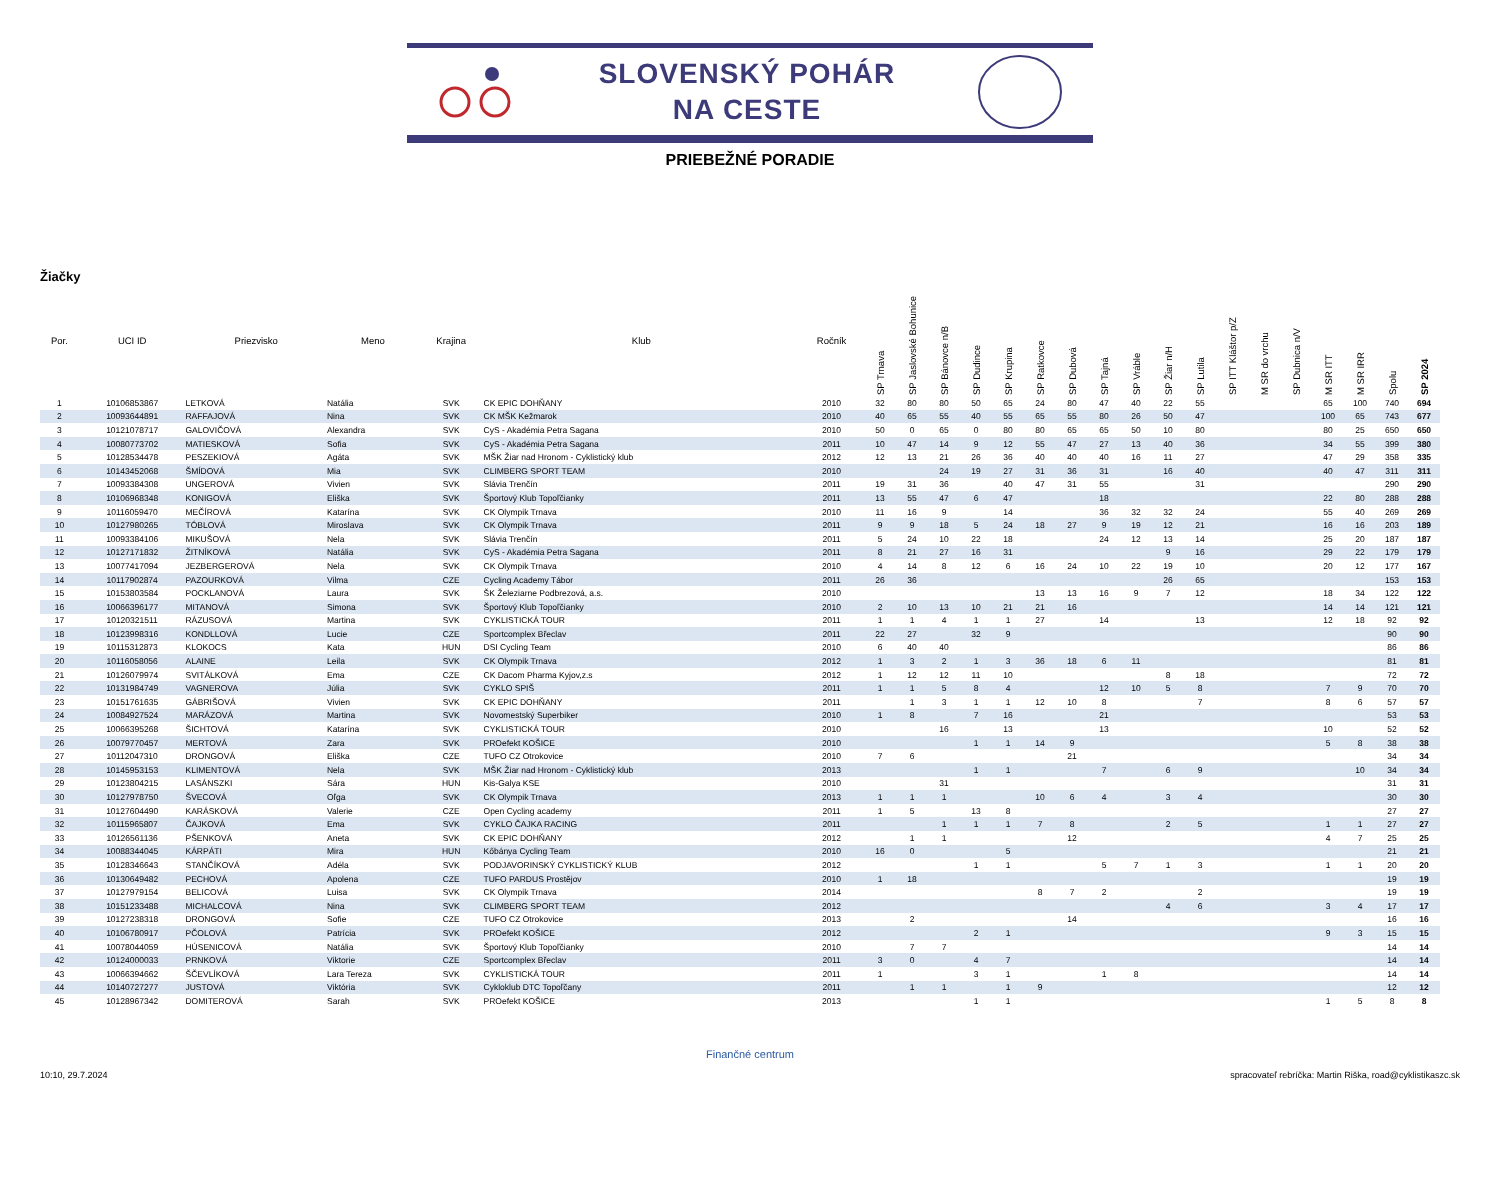SLOVENSKÝ POHÁR
NA CESTE
PRIEBEŽNÉ PORADIE
Žiačky
| Por. | UCI ID | Priezvisko | Meno | Krajina | Klub | Ročník | SP Trnava | SP Jaslovské Bohunice | SP Bánovce n/B | SP Dudince | SP Krupina | SP Ratkovce | SP Dubová | SP Tajná | SP Vráble | SP Žiar n/H | SP Lutila | SP ITT Kláštor p/Z | M SR do vrchu | SP Dubnica n/V | M SR ITT | M SR IRR | Spolu | SP 2024 |
| --- | --- | --- | --- | --- | --- | --- | --- | --- | --- | --- | --- | --- | --- | --- | --- | --- | --- | --- | --- | --- | --- | --- | --- | --- |
| 1 | 10106853867 | LETKOVÁ | Natália | SVK | CK EPIC DOHŇANY | 2010 | 32 | 80 | 80 | 50 | 65 | 24 | 80 | 47 | 40 | 22 | 55 | | | | 65 | 100 | 740 | 694 |
| 2 | 10093644891 | RAFFAJOVÁ | Nina | SVK | CK MŠK Kežmarok | 2010 | 40 | 65 | 55 | 40 | 55 | 65 | 55 | 80 | 26 | 50 | 47 | | | | 100 | 65 | 743 | 677 |
| 3 | 10121078717 | GALOVIČOVÁ | Alexandra | SVK | CyS - Akadémia Petra Sagana | 2010 | 50 | 0 | 65 | 0 | 80 | 80 | 65 | 65 | 50 | 10 | 80 | | | | 80 | 25 | 650 | 650 |
| 4 | 10080773702 | MATIESKOVÁ | Sofia | SVK | CyS - Akadémia Petra Sagana | 2011 | 10 | 47 | 14 | 9 | 12 | 55 | 47 | 27 | 13 | 40 | 36 | | | | 34 | 55 | 399 | 380 |
| 5 | 10128534478 | PESZEKIOVÁ | Agáta | SVK | MŠK Žiar nad Hronom - Cyklistický klub | 2012 | 12 | 13 | 21 | 26 | 36 | 40 | 40 | 40 | 16 | 11 | 27 | | | | 47 | 29 | 358 | 335 |
| 6 | 10143452068 | ŠMÍDOVÁ | Mia | SVK | CLIMBERG SPORT TEAM | 2010 | | | 24 | 19 | 27 | 31 | 36 | 31 | | 16 | 40 | | | | 40 | 47 | 311 | 311 |
| 7 | 10093384308 | UNGEROVÁ | Vivien | SVK | Slávia Trenčín | 2011 | 19 | 31 | 36 | | 40 | 47 | 31 | 55 | | | 31 | | | | | | 290 | 290 |
| 8 | 10106968348 | KONIGOVÁ | Eliška | SVK | Športový Klub Topoľčianky | 2011 | 13 | 55 | 47 | 6 | 47 | | | 18 | | | | | | | 22 | 80 | 288 | 288 |
| 9 | 10116059470 | MEČÍROVÁ | Katarína | SVK | CK Olympik Trnava | 2010 | 11 | 16 | 9 | | 14 | | | 36 | 32 | 32 | 24 | | | | 55 | 40 | 269 | 269 |
| 10 | 10127980265 | TÓBLOVÁ | Miroslava | SVK | CK Olympik Trnava | 2011 | 9 | 9 | 18 | 5 | 24 | 18 | 27 | 9 | 19 | 12 | 21 | | | | 16 | 16 | 203 | 189 |
| 11 | 10093384106 | MIKUŠOVÁ | Nela | SVK | Slávia Trenčín | 2011 | 5 | 24 | 10 | 22 | 18 | | | 24 | 12 | 13 | 14 | | | | 25 | 20 | 187 | 187 |
| 12 | 10127171832 | ŽITNÍKOVÁ | Natália | SVK | CyS - Akadémia Petra Sagana | 2011 | 8 | 21 | 27 | 16 | 31 | | | | | 9 | 16 | | | | 29 | 22 | 179 | 179 |
| 13 | 10077417094 | JEZBERGEROVÁ | Nela | SVK | CK Olympik Trnava | 2010 | 4 | 14 | 8 | 12 | 6 | 16 | 24 | 10 | 22 | 19 | 10 | | | | 20 | 12 | 177 | 167 |
| 14 | 10117902874 | PAZOURKOVÁ | Vilma | CZE | Cycling Academy Tábor | 2011 | 26 | 36 | | | | | | | | 26 | 65 | | | | | | 153 | 153 |
| 15 | 10153803584 | POCKLANOVÁ | Laura | SVK | ŠK Železiarne Podbrezová, a.s. | 2010 | | | | | | 13 | 13 | 16 | 9 | 7 | 12 | | | | 18 | 34 | 122 | 122 |
| 16 | 10066396177 | MITANOVÁ | Simona | SVK | Športový Klub Topoľčianky | 2010 | 2 | 10 | 13 | 10 | 21 | 21 | 16 | | | | | | | | 14 | 14 | 121 | 121 |
| 17 | 10120321511 | RÁZUSOVÁ | Martina | SVK | CYKLISTICKÁ TOUR | 2011 | 1 | 1 | 4 | 1 | 1 | 27 | | 14 | | | 13 | | | | 12 | 18 | 92 | 92 |
| 18 | 10123998316 | KONDLLOVÁ | Lucie | CZE | Sportcomplex Břeclav | 2011 | 22 | 27 | | 32 | 9 | | | | | | | | | | | | 90 | 90 |
| 19 | 10115312873 | KLOKOCS | Kata | HUN | DSI Cycling Team | 2010 | 6 | 40 | 40 | | | | | | | | | | | | | | 86 | 86 |
| 20 | 10116058056 | ALAINE | Leila | SVK | CK Olympik Trnava | 2012 | 1 | 3 | 2 | 1 | 3 | 36 | 18 | 6 | 11 | | | | | | | | 81 | 81 |
| 21 | 10126079974 | SVITÁLKOVÁ | Ema | CZE | CK Dacom Pharma Kyjov,z.s | 2012 | 1 | 12 | 12 | 11 | 10 | | | | | 8 | 18 | | | | | | 72 | 72 |
| 22 | 10131984749 | VAGNEROVA | Júlia | SVK | CYKLO SPIŠ | 2011 | 1 | 1 | 5 | 8 | 4 | | | 12 | 10 | 5 | 8 | | | | 7 | 9 | 70 | 70 |
| 23 | 10151761635 | GÁBRIŠOVÁ | Vivien | SVK | CK EPIC DOHŇANY | 2011 | | 1 | 3 | 1 | 1 | 12 | 10 | 8 | | | 7 | | | | 8 | 6 | 57 | 57 |
| 24 | 10084927524 | MARÁZOVÁ | Martina | SVK | Novomestský Superbiker | 2010 | 1 | 8 | | 7 | 16 | | | 21 | | | | | | | | | 53 | 53 |
| 25 | 10066395268 | ŠICHTOVÁ | Katarína | SVK | CYKLISTICKÁ TOUR | 2010 | | | 16 | | 13 | | | 13 | | | | | | | 10 | | 52 | 52 |
| 26 | 10079770457 | MERTOVÁ | Zara | SVK | PROefekt KOŠICE | 2010 | | | | 1 | 1 | 14 | 9 | | | | | | | | 5 | 8 | 38 | 38 |
| 27 | 10112047310 | DRONGOVÁ | Eliška | CZE | TUFO CZ Otrokovice | 2010 | 7 | 6 | | | | | 21 | | | | | | | | | | 34 | 34 |
| 28 | 10145953153 | KLIMENTOVÁ | Nela | SVK | MŠK Žiar nad Hronom - Cyklistický klub | 2013 | | | | 1 | 1 | | | 7 | | 6 | 9 | | | | | 10 | 34 | 34 |
| 29 | 10123804215 | LASÁNSZKI | Sára | HUN | Kis-Galya KSE | 2010 | | | 31 | | | | | | | | | | | | | | 31 | 31 |
| 30 | 10127978750 | ŠVECOVÁ | Oľga | SVK | CK Olympik Trnava | 2013 | 1 | 1 | 1 | | | 10 | 6 | 4 | | 3 | 4 | | | | | | 30 | 30 |
| 31 | 10127604490 | KARÁSKOVÁ | Valerie | CZE | Open Cycling academy | 2011 | 1 | 5 | | 13 | 8 | | | | | | | | | | | | 27 | 27 |
| 32 | 10115965807 | ČAJKOVÁ | Ema | SVK | CYKLO ČAJKA RACING | 2011 | | | 1 | 1 | 1 | 7 | 8 | | | 2 | 5 | | | | 1 | 1 | 27 | 27 |
| 33 | 10126561136 | PŠENKOVÁ | Aneta | SVK | CK EPIC DOHŇANY | 2012 | | 1 | 1 | | | | 12 | | | | | | | | 4 | 7 | 25 | 25 |
| 34 | 10088344045 | KÁRPÁTI | Mira | HUN | Kőbánya Cycling Team | 2010 | 16 | 0 | | | 5 | | | | | | | | | | | | 21 | 21 |
| 35 | 10128346643 | STANČÍKOVÁ | Adéla | SVK | PODJAVORINSKÝ CYKLISTICKÝ KLUB | 2012 | | | | 1 | 1 | | | 5 | 7 | 1 | 3 | | | | 1 | 1 | 20 | 20 |
| 36 | 10130649482 | PECHOVÁ | Apolena | CZE | TUFO PARDUS Prostějov | 2010 | 1 | 18 | | | | | | | | | | | | | | | 19 | 19 |
| 37 | 10127979154 | BELICOVÁ | Luisa | SVK | CK Olympik Trnava | 2014 | | | | | | 8 | 7 | 2 | | | 2 | | | | | | 19 | 19 |
| 38 | 10151233488 | MICHALCOVÁ | Nina | SVK | CLIMBERG SPORT TEAM | 2012 | | | | | | | | | | 4 | 6 | | | | 3 | 4 | 17 | 17 |
| 39 | 10127238318 | DRONGOVÁ | Sofie | CZE | TUFO CZ Otrokovice | 2013 | | 2 | | | | | 14 | | | | | | | | | | 16 | 16 |
| 40 | 10106780917 | PČOLOVÁ | Patrícia | SVK | PROefekt KOŠICE | 2012 | | | | 2 | 1 | | | | | | | | | | 9 | 3 | 15 | 15 |
| 41 | 10078044059 | HÚSENICOVÁ | Natália | SVK | Športový Klub Topoľčianky | 2010 | | 7 | 7 | | | | | | | | | | | | | | 14 | 14 |
| 42 | 10124000033 | PRNKOVÁ | Viktorie | CZE | Sportcomplex Břeclav | 2011 | 3 | 0 | | 4 | 7 | | | | | | | | | | | | 14 | 14 |
| 43 | 10066394662 | ŠČEVLÍKOVÁ | Lara Tereza | SVK | CYKLISTICKÁ TOUR | 2011 | 1 | | | 3 | 1 | | | 1 | 8 | | | | | | | | 14 | 14 |
| 44 | 10140727277 | JUSTOVÁ | Viktória | SVK | Cykloklub DTC Topoľčany | 2011 | | 1 | 1 | | 1 | 9 | | | | | | | | | | | 12 | 12 |
| 45 | 10128967342 | DOMITEROVÁ | Sarah | SVK | PROefekt KOŠICE | 2013 | | | | 1 | 1 | | | | | | | | | | 1 | 5 | 8 | 8 |
Finančné centrum
10:10, 29.7.2024 spracovateľ rebríčka: Martin Riška, road@cyklistikaszc.sk